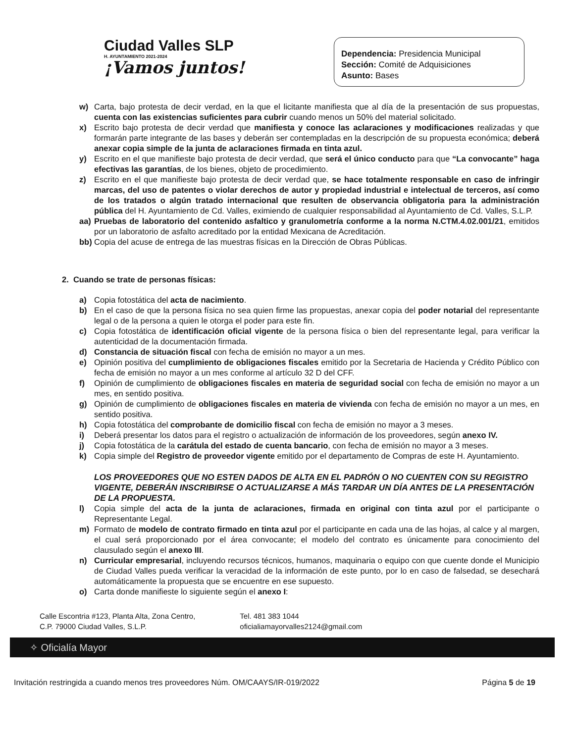Ciudad Valles SLP
H. AYUNTAMIENTO 2021-2024
¡Vamos juntos!
Dependencia: Presidencia Municipal
Sección: Comité de Adquisiciones
Asunto: Bases
w) Carta, bajo protesta de decir verdad, en la que el licitante manifiesta que al día de la presentación de sus propuestas, cuenta con las existencias suficientes para cubrir cuando menos un 50% del material solicitado.
x) Escrito bajo protesta de decir verdad que manifiesta y conoce las aclaraciones y modificaciones realizadas y que formarán parte integrante de las bases y deberán ser contempladas en la descripción de su propuesta económica; deberá anexar copia simple de la junta de aclaraciones firmada en tinta azul.
y) Escrito en el que manifieste bajo protesta de decir verdad, que será el único conducto para que “La convocante” haga efectivas las garantías, de los bienes, objeto de procedimiento.
z) Escrito en el que manifieste bajo protesta de decir verdad que, se hace totalmente responsable en caso de infringir marcas, del uso de patentes o violar derechos de autor y propiedad industrial e intelectual de terceros, así como de los tratados o algún tratado internacional que resulten de observancia obligatoria para la administración pública del H. Ayuntamiento de Cd. Valles, eximiendo de cualquier responsabilidad al Ayuntamiento de Cd. Valles, S.L.P.
aa) Pruebas de laboratorio del contenido asfaltico y granulometría conforme a la norma N.CTM.4.02.001/21, emitidos por un laboratorio de asfalto acreditado por la entidad Mexicana de Acreditación.
bb) Copia del acuse de entrega de las muestras físicas en la Dirección de Obras Públicas.
2. Cuando se trate de personas físicas:
a) Copia fotostática del acta de nacimiento.
b) En el caso de que la persona física no sea quien firme las propuestas, anexar copia del poder notarial del representante legal o de la persona a quien le otorga el poder para este fin.
c) Copia fotostática de identificación oficial vigente de la persona física o bien del representante legal, para verificar la autenticidad de la documentación firmada.
d) Constancia de situación fiscal con fecha de emisión no mayor a un mes.
e) Opinión positiva del cumplimiento de obligaciones fiscales emitido por la Secretaria de Hacienda y Crédito Público con fecha de emisión no mayor a un mes conforme al artículo 32 D del CFF.
f) Opinión de cumplimiento de obligaciones fiscales en materia de seguridad social con fecha de emisión no mayor a un mes, en sentido positiva.
g) Opinión de cumplimiento de obligaciones fiscales en materia de vivienda con fecha de emisión no mayor a un mes, en sentido positiva.
h) Copia fotostática del comprobante de domicilio fiscal con fecha de emisión no mayor a 3 meses.
i) Deberá presentar los datos para el registro o actualización de información de los proveedores, según anexo IV.
j) Copia fotostática de la carátula del estado de cuenta bancario, con fecha de emisión no mayor a 3 meses.
k) Copia simple del Registro de proveedor vigente emitido por el departamento de Compras de este H. Ayuntamiento.
LOS PROVEEDORES QUE NO ESTEN DADOS DE ALTA EN EL PADRÓN O NO CUENTEN CON SU REGISTRO VIGENTE, DEBERÁN INSCRIBIRSE O ACTUALIZARSE A MÁS TARDAR UN DÍA ANTES DE LA PRESENTACIÓN DE LA PROPUESTA.
l) Copia simple del acta de la junta de aclaraciones, firmada en original con tinta azul por el participante o Representante Legal.
m) Formato de modelo de contrato firmado en tinta azul por el participante en cada una de las hojas, al calce y al margen, el cual será proporcionado por el área convocante; el modelo del contrato es únicamente para conocimiento del clausulado según el anexo III.
n) Curricular empresarial, incluyendo recursos técnicos, humanos, maquinaria o equipo con que cuente donde el Municipio de Ciudad Valles pueda verificar la veracidad de la información de este punto, por lo en caso de falsedad, se desechará automáticamente la propuesta que se encuentre en ese supuesto.
o) Carta donde manifieste lo siguiente según el anexo I:
Calle Escontria #123, Planta Alta, Zona Centro,
C.P. 79000 Ciudad Valles, S.L.P.
Tel. 481 383 1044
oficialiamayorvalles2124@gmail.com
✧ Oficialía Mayor
Invitación restringida a cuando menos tres proveedores Núm. OM/CAAYS/IR-019/2022 Página 5 de 19